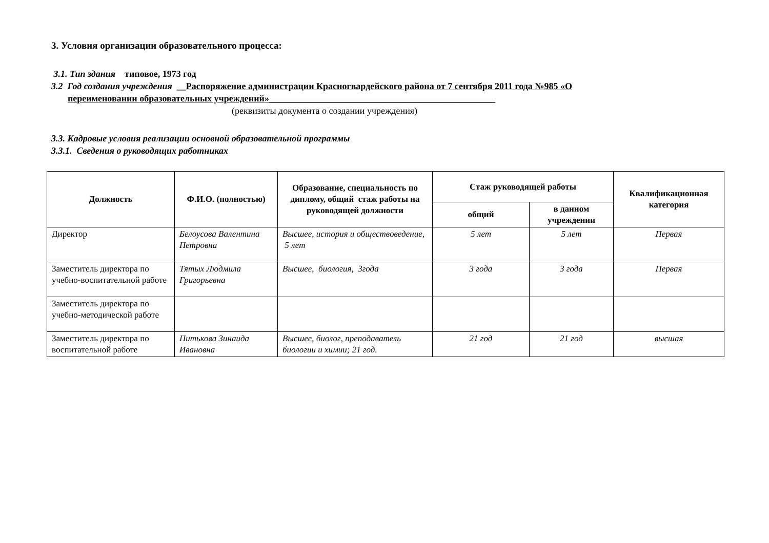3. Условия организации образовательного процесса:
3.1. Тип здания типовое, 1973 год
3.2 Год создания учреждения __Распоряжение администрации Красногвардейского района от 7 сентября 2011 года №985 «О
переименовании образовательных учреждений»_________________________________________________
(реквизиты документа о создании учреждения)
3.3. Кадровые условия реализации основной образовательной программы
3.3.1. Сведения о руководящих работниках
| Должность | Ф.И.О. (полностью) | Образование, специальность по диплому, общий стаж работы на руководящей должности | Стаж руководящей работы | | Квалификационная категория |
| --- | --- | --- | --- | --- | --- |
| | | | общий | в данном учреждении | |
| Директор | Белоусова Валентина Петровна | Высшее, история и обществоведение, 5 лет | 5 лет | 5 лет | Первая |
| Заместитель директора по учебно-воспитательной работе | Тятых Людмила Григорьевна | Высшее, биология, 3года | 3 года | 3 года | Первая |
| Заместитель директора по учебно-методической работе | | | | | |
| Заместитель директора по воспитательной работе | Питькова Зинаида Ивановна | Высшее, биолог, преподаватель биологии и химии; 21 год. | 21 год | 21 год | высшая |